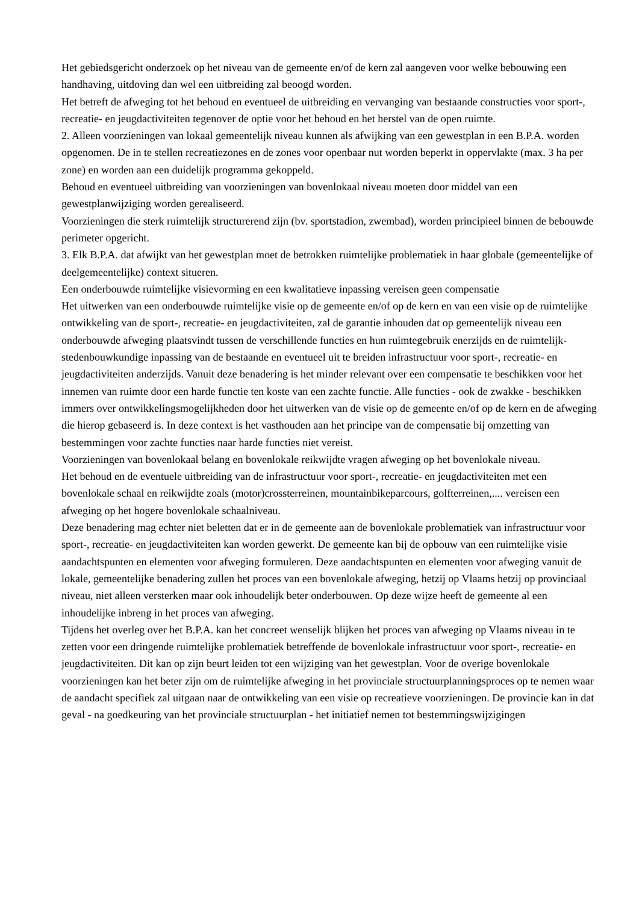Het gebiedsgericht onderzoek op het niveau van de gemeente en/of de kern zal aangeven voor welke bebouwing een handhaving, uitdoving dan wel een uitbreiding zal beoogd worden.
Het betreft de afweging tot het behoud en eventueel de uitbreiding en vervanging van bestaande constructies voor sport-, recreatie- en jeugdactiviteiten tegenover de optie voor het behoud en het herstel van de open ruimte.
2. Alleen voorzieningen van lokaal gemeentelijk niveau kunnen als afwijking van een gewestplan in een B.P.A. worden opgenomen. De in te stellen recreatiezones en de zones voor openbaar nut worden beperkt in oppervlakte (max. 3 ha per zone) en worden aan een duidelijk programma gekoppeld.
Behoud en eventueel uitbreiding van voorzieningen van bovenlokaal niveau moeten door middel van een gewestplanwijziging worden gerealiseerd.
Voorzieningen die sterk ruimtelijk structurerend zijn (bv. sportstadion, zwembad), worden principieel binnen de bebouwde perimeter opgericht.
3. Elk B.P.A. dat afwijkt van het gewestplan moet de betrokken ruimtelijke problematiek in haar globale (gemeentelijke of deelgemeentelijke) context situeren.
Een onderbouwde ruimtelijke visievorming en een kwalitatieve inpassing vereisen geen compensatie
Het uitwerken van een onderbouwde ruimtelijke visie op de gemeente en/of op de kern en van een visie op de ruimtelijke ontwikkeling van de sport-, recreatie- en jeugdactiviteiten, zal de garantie inhouden dat op gemeentelijk niveau een onderbouwde afweging plaatsvindt tussen de verschillende functies en hun ruimtegebruik enerzijds en de ruimtelijk-stedenbouwkundige inpassing van de bestaande en eventueel uit te breiden infrastructuur voor sport-, recreatie- en jeugdactiviteiten anderzijds. Vanuit deze benadering is het minder relevant over een compensatie te beschikken voor het innemen van ruimte door een harde functie ten koste van een zachte functie. Alle functies - ook de zwakke - beschikken immers over ontwikkelingsmogelijkheden door het uitwerken van de visie op de gemeente en/of op de kern en de afweging die hierop gebaseerd is. In deze context is het vasthouden aan het principe van de compensatie bij omzetting van bestemmingen voor zachte functies naar harde functies niet vereist.
Voorzieningen van bovenlokaal belang en bovenlokale reikwijdte vragen afweging op het bovenlokale niveau.
Het behoud en de eventuele uitbreiding van de infrastructuur voor sport-, recreatie- en jeugdactiviteiten met een bovenlokale schaal en reikwijdte zoals (motor)crossterreinen, mountainbikeparcours, golfterreinen,.... vereisen een afweging op het hogere bovenlokale schaalniveau.
Deze benadering mag echter niet beletten dat er in de gemeente aan de bovenlokale problematiek van infrastructuur voor sport-, recreatie- en jeugdactiviteiten kan worden gewerkt. De gemeente kan bij de opbouw van een ruimtelijke visie aandachtspunten en elementen voor afweging formuleren. Deze aandachtspunten en elementen voor afweging vanuit de lokale, gemeentelijke benadering zullen het proces van een bovenlokale afweging, hetzij op Vlaams hetzij op provinciaal niveau, niet alleen versterken maar ook inhoudelijk beter onderbouwen. Op deze wijze heeft de gemeente al een inhoudelijke inbreng in het proces van afweging.
Tijdens het overleg over het B.P.A. kan het concreet wenselijk blijken het proces van afweging op Vlaams niveau in te zetten voor een dringende ruimtelijke problematiek betreffende de bovenlokale infrastructuur voor sport-, recreatie- en jeugdactiviteiten. Dit kan op zijn beurt leiden tot een wijziging van het gewestplan. Voor de overige bovenlokale voorzieningen kan het beter zijn om de ruimtelijke afweging in het provinciale structuurplanningsproces op te nemen waar de aandacht specifiek zal uitgaan naar de ontwikkeling van een visie op recreatieve voorzieningen. De provincie kan in dat geval - na goedkeuring van het provinciale structuurplan - het initiatief nemen tot bestemmingswijzigingen